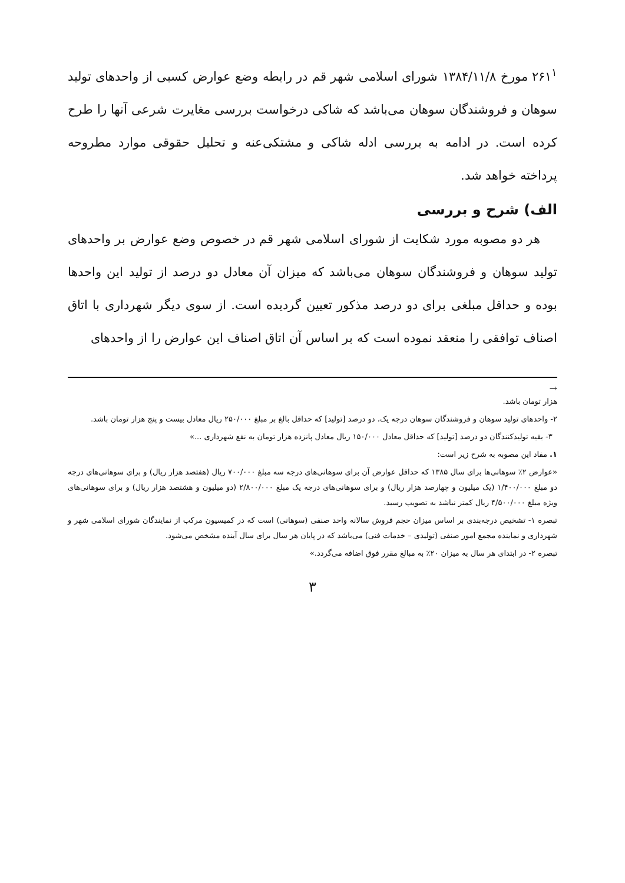۲۶۱<sup>۱</sup> مورخ ۱۳۸۴/۱۱/۸ شورای اسلامی شهر قم در رابطه وضع عوارض کسبی از واحدهای تولید سوهان و فروشندگان سوهان می‌باشد که شاکی درخواست بررسی مغایرت شرعی آنها را طرح کرده است. در ادامه به بررسی ادله شاکی و مشتکی‌عنه و تحلیل حقوقی موارد مطروحه پرداخته خواهد شد.
الف) شرح و بررسی
هر دو مصوبه مورد شکایت از شورای اسلامی شهر قم در خصوص وضع عوارض بر واحدهای تولید سوهان و فروشندگان سوهان می‌باشد که میزان آن معادل دو درصد از تولید این واحدها بوده و حداقل مبلغی برای دو درصد مذکور تعیین گردیده است. از سوی دیگر شهرداری با اتاق اصناف توافقی را منعقد نموده است که بر اساس آن اتاق اصناف این عوارض را از واحدهای
→
هزار تومان باشد.
۲- واحدهای تولید سوهان و فروشندگان سوهان درجه یک، دو درصد [تولید] که حداقل بالغ بر مبلغ ۲۵۰/۰۰۰ ریال معادل بیست و پنج هزار تومان باشد.
۳- بقیه تولیدکنندگان دو درصد [تولید] که حداقل معادل ۱۵۰/۰۰۰ ریال معادل پانزده هزار تومان به نفع شهرداری ...»
۱. مفاد این مصوبه به شرح زیر است:
«عوارض ۲٪ سوهانی‌ها برای سال ۱۳۸۵ که حداقل عوارض آن برای سوهانی‌های درجه سه مبلغ ۷۰۰/۰۰۰ ریال (هفتصد هزار ریال) و برای سوهانی‌های درجه دو مبلغ ۱/۴۰۰/۰۰۰ (یک میلیون و چهارصد هزار ریال) و برای سوهانی‌های درجه یک مبلغ ۲/۸۰۰/۰۰۰ (دو میلیون و هشتصد هزار ریال) و برای سوهانی‌های ویژه مبلغ ۴/۵۰۰/۰۰۰ ریال کمتر نباشد به تصویب رسید.
تبصره ۱- تشخیص درجه‌بندی بر اساس میزان حجم فروش سالانه واحد صنفی (سوهانی) است که در کمیسیون مرکب از نمایندگان شورای اسلامی شهر و شهرداری و نماینده مجمع امور صنفی (تولیدی – خدمات فنی) می‌باشد که در پایان هر سال برای سال آینده مشخص می‌شود.
تبصره ۲- در ابتدای هر سال به میزان ۲۰٪ به مبالغ مقرر فوق اضافه می‌گردد.»
۳